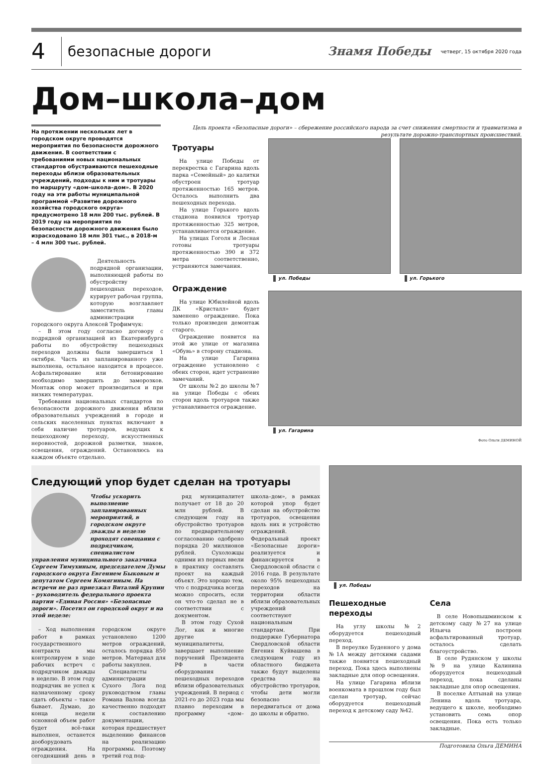4
безопасные дороги
Знамя Победы
четверг, 15 октября 2020 года
Дом–школа–дом
На протяжении нескольких лет в городском округе проводятся мероприятия по безопасности дорожного движения. В соответствии с требованиями новых национальных стандартов обустраиваются пешеходные переходы вблизи образовательных учреждений, подходы к ним и тротуары по маршруту «дом–школа–дом». В 2020 году на эти работы муниципальной программой «Развитие дорожного хозяйства городского округа» предусмотрено 18 млн 200 тыс. рублей. В 2019 году на мероприятия по безопасности дорожного движения было израсходовано 18 млн 301 тыс., в 2018-м – 4 млн 300 тыс. рублей.
Деятельность подрядной организации, выполняющей работы по обустройству пешеходных переходов, курирует рабочая группа, которую возглавляет заместитель главы администрации городского округа Алексей Трофимчук:
– В этом году согласно договору с подрядной организацией из Екатеринбурга работы по обустройству пешеходных переходов должны были завершиться 1 октября. Часть из запланированного уже выполнена, остальное находится в процессе. Асфальтирование или бетонирование необходимо завершить до заморозков. Монтаж опор может производиться и при низких температурах.
Требования национальных стандартов по безопасности дорожного движения вблизи образовательных учреждений в городе и сельских населенных пунктах включают в себя наличие тротуаров, ведущих к пешеходному переходу, искусственных неровностей, дорожной разметки, знаков, освещения, ограждений. Остановлюсь на каждом объекте отдельно.
Цель проекта «Безопасные дороги» – сбережение российского народа за счет снижения смертности и травматизма в результате дорожно-транспортных происшествий.
Тротуары
На улице Победы от перекрестка с Гагарина вдоль парка «Семейный» до калитки обустроен тротуар протяженностью 165 метров. Осталось выполнить два пешеходных перехода.
На улице Горького вдоль стадиона появился тротуар протяженностью 325 метров, устанавливается ограждение.
На улицах Гоголя и Лесная готовы тротуары протяженностью 390 и 372 метра соответственно, устраняются замечания.
Ограждение
На улице Юбилейной вдоль ДК «Кристалл» будет заменено ограждение. Пока только произведен демонтаж старого.
Ограждение появится на этой же улице от магазина «Обувь» в сторону стадиона.
На улице Гагарина ограждение установлено с обеих сторон, идет устранение замечаний.
От школы №2 до школы №7 на улице Победы с обеих сторон вдоль тротуаров также устанавливается ограждение.
ул. Победы ул. Горького
ул. Гагарина
Фото Ольги ДЕМИНОЙ
Следующий упор будет сделан на тротуары
Чтобы ускорить выполнение запланированных мероприятий, в городском округе дважды в неделю проходят совещания с подрядчиком, специалистом управления муниципального заказчика Сергеем Тимухиным, председателем Думы городского округа Евгением Быковым и депутатом Сергеем Комягиным. На встречи не раз приезжал Виталий Крупин – руководитель федерального проекта партии «Единая Россия» «Безопасные дороги». Посетил он городской округ и на этой неделе:
– Ход выполнения работ в рамках государственного контракта мы контролируем в ходе рабочих встреч с подрядчиком дважды в неделю. В этом году подрядчик не успел к назначенному сроку сдать объекты – такое бывает. Думаю, до конца недели основной объем работ будет всё-таки выполнен, останется дооборудовать ограждения. На сегодняшний день в городском округе установлено 1200 метров ограждений, осталось порядка 850 метров. Материал для работы закуплен.
Специалисты администрации Сухого Лога под руководством главы Романа Валова всегда качественно подходят к составлению документации, которая предшествует выделению финансов на реализацию программы. Поэтому третий год под-
ряд муниципалитет получает от 18 до 20 млн рублей. В следующем году на обустройство тротуаров по предварительному согласованию одобрено порядка 20 миллионов рублей. Сухоложцы одними из первых ввели в практику составлять проект на каждый объект. Это хорошо тем, что с подрядчика всегда можно спросить, если он что-то сделал не в соответствии с документом.
В этом году Сухой Лог, как и многие другие муниципалитеты, завершает выполнение поручений Президента РФ в части оборудования пешеходных переходов вблизи образовательных учреждений. В период с 2021-го до 2023 года мы плавно переходим в программу «дом–школа–дом», в рамках которой упор будет сделан на обустройство тротуаров, освещения вдоль них и устройство ограждений. Федеральный проект «Безопасные дороги» реализуется и финансируется в Свердловской области с 2016 года. В результате около 95% пешеходных переходов на территории области вблизи образовательных учреждений соответствуют национальным стандартам. При поддержке Губернатора Свердловской области Евгения Куйвашева в следующем году из областного бюджета также будут выделены средства на обустройство тротуаров, чтобы дети могли безопасно передвигаться от дома до школы и обратно.
ул. Победы
Пешеходные переходы
На углу школы №2 оборудуется пешеходный переход.
В переулке Буденного у дома №1А между детскими садами также появится пешеходный переход. Пока здесь выполнены закладные для опор освещения.
На улице Гагарина вблизи военкомата в прошлом году был сделан тротуар, сейчас оборудуется пешеходный переход к детскому саду №42.
Села
В селе Новопышминском к детскому саду №27 на улице Ильича построен асфальтированный тротуар, осталось сделать благоустройство.
В селе Рудянском у школы №9 на улице Калинина оборудуется пешеходный переход, пока сделаны закладные для опор освещения.
В поселке Алтынай на улице Ленина вдоль тротуара, ведущего к школе, необходимо установить семь опор освещения. Пока есть только закладные.
Подготовила Ольга ДЕМИНА